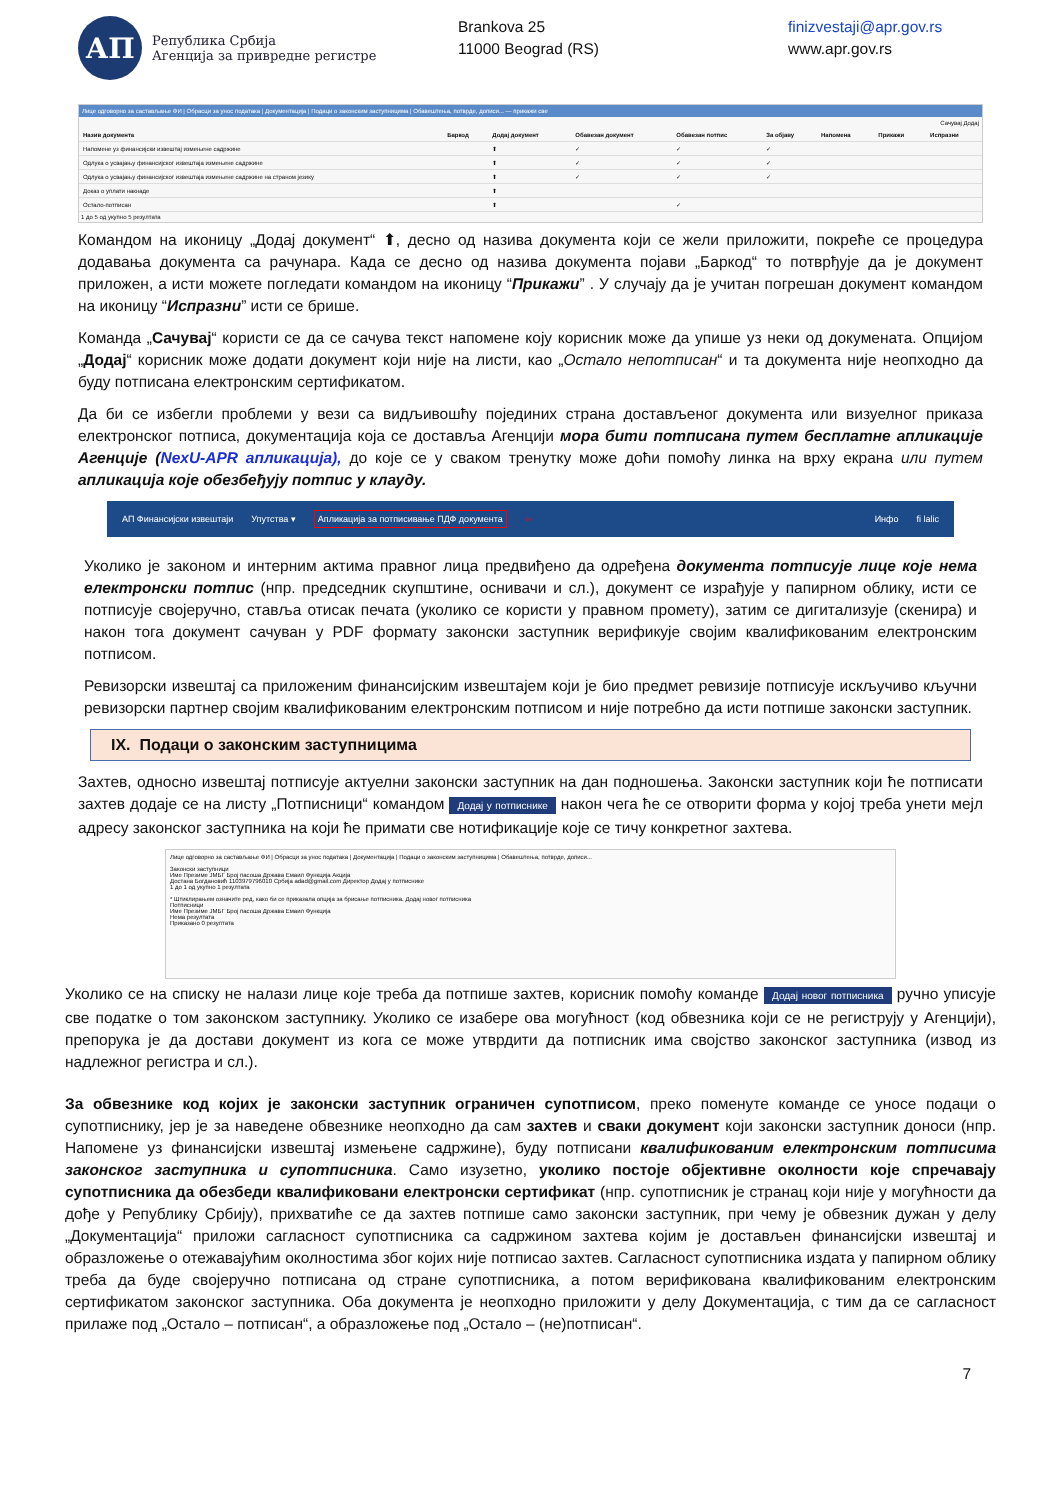АП
Република Србија
Агенција за привредне регистре
Brankova 25
11000 Beograd (RS)
finizvestaji@apr.gov.rs
www.apr.gov.rs
Лице одговорно за састављање ФИ | Обрасци за унос података | Документација | Подаци о законским заступницима | Обавештења, потврде, дописи... — прикажи све
Сачувај Додај
| Назив документа | Баркод | Додај документ | Обавезан документ | Обавезан потпис | За објаву | Напомена | Прикажи | Испразни |
| --- | --- | --- | --- | --- | --- | --- | --- | --- |
| Напомене уз финансијски извештај измењене садржине | | ⬆ | ✓ | ✓ | ✓ | | | |
| Одлука о усвајању финансијског извештаја измењене садржине | | ⬆ | ✓ | ✓ | ✓ | | | |
| Одлука о усвајању финансијског извештаја измењене садржине на страном језику | | ⬆ | ✓ | ✓ | ✓ | | | |
| Доказ о уплати накнаде | | ⬆ | | | | | | |
| Остало-потписан | | ⬆ | | ✓ | | | | |
1 до 5 од укупно 5 резултата
Командом на иконицу „Додај документ“ ⬆, десно од назива документа који се жели приложити, покреће се процедура додавања документа са рачунара. Када се десно од назива документа појави „Баркод“ то потврђује да је документ приложен, а исти можете погледати командом на иконицу “Прикажи” . У случају да је учитан погрешан документ командом на иконицу “Испразни” исти се брише.
Команда „Сачувај“ користи се да се сачува текст напомене коју корисник може да упише уз неки од докумената. Опцијом „Додај“ корисник може додати документ који није на листи, као „Остало непотписан“ и та документа није неопходно да буду потписана електронским сертификатом.
Да би се избегли проблеми у вези са видљивошћу појединих страна достављеног документа или визуелног приказа електронског потписа, документација која се доставља Агенцији мора бити потписана путем бесплатне апликације Агенције (NexU-APR апликација), до које се у сваком тренутку може доћи помоћу линка на врху екрана или путем апликација које обезбеђују потпис у клауду.
АП Финансијски извештаји Упутства ▾ Апликација за потписивање ПДФ документа ⇦ Инфо fi lalic
Уколико је законом и интерним актима правног лица предвиђено да одређена документа потписује лице које нема електронски потпис (нпр. председник скупштине, оснивачи и сл.), документ се израђује у папирном облику, исти се потписује својеручно, ставља отисак печата (уколико се користи у правном промету), затим се дигитализује (скенира) и након тога документ сачуван у PDF формату законски заступник верификује својим квалификованим електронским потписом.
Ревизорски извештај са приложеним финансијским извештајем који је био предмет ревизије потписује искључиво кључни ревизорски партнер својим квалификованим електронским потписом и није потребно да исти потпише законски заступник.
IX. Подаци о законским заступницима
Захтев, односно извештај потписује актуелни законски заступник на дан подношења. Законски заступник који ће потписати захтев додаје се на листу „Потписници“ командом Додај у потписнике након чега ће се отворити форма у којој треба унети мејл адресу законског заступника на који ће примати све нотификације које се тичу конкретног захтева.
Лице одговорно за састављање ФИ | Обрасци за унос података | Документација | Подаци о законским заступницима | Обавештења, потврде, дописи...
Законски заступници
Име Презиме ЈМБГ Број пасоша Држава Емаил Функција Акција
Достана Богдановић 1103979796010 Србија adad@gmail.com Директор Додај у потписнике
1 до 1 од укупно 1 резултата
* Штиклирањем означите ред, како би се приказала опција за брисање потписника. Додај новог потписника
Потписници
Име Презиме ЈМБГ Број пасоша Држава Емаил Функција
Нема резултата
Приказано 0 резултата
Уколико се на списку не налази лице које треба да потпише захтев, корисник помоћу команде Додај новог потписника ручно уписује све податке о том законском заступнику. Уколико се изабере ова могућност (код обвезника који се не региструју у Агенцији), препорука је да достави документ из кога се може утврдити да потписник има својство законског заступника (извод из надлежног регистра и сл.).
За обвезнике код којих је законски заступник ограничен супотписом, преко поменуте команде се уносе подаци о супотписнику, јер је за наведене обвезнике неопходно да сам захтев и сваки документ који законски заступник доноси (нпр. Напомене уз финансијски извештај измењене садржине), буду потписани квалификованим електронским потписима законског заступника и супотписника. Само изузетно, уколико постоје објективне околности које спречавају супотписника да обезбеди квалификовани електронски сертификат (нпр. супотписник је странац који није у могућности да дође у Републику Србију), прихватиће се да захтев потпише само законски заступник, при чему је обвезник дужан у делу „Документација“ приложи сагласност супотписника са садржином захтева којим је достављен финансијски извештај и образложење о отежавајућим околностима због којих није потписао захтев. Сагласност супотписника издата у папирном облику треба да буде својеручно потписана од стране супотписника, а потом верификована квалификованим електронским сертификатом законског заступника. Оба документа је неопходно приложити у делу Документација, с тим да се сагласност прилаже под „Остало – потписан“, а образложење под „Остало – (не)потписан“.
7